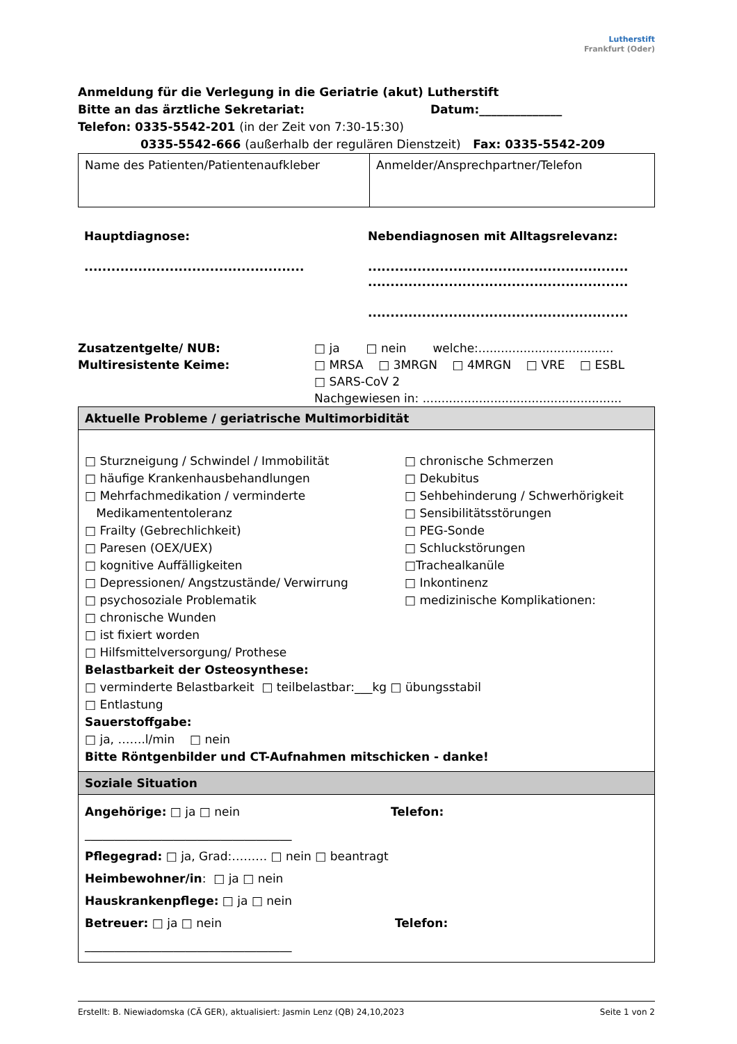Lutherstift
Frankfurt (Oder)
Anmeldung für die Verlegung in die Geriatrie (akut) Lutherstift
Bitte an das ärztliche Sekretariat: Datum:______________
Telefon: 0335-5542-201 (in der Zeit von 7:30-15:30)
0335-5542-666 (außerhalb der regulären Dienstzeit) Fax: 0335-5542-209
| Name des Patienten/Patientenaufkleber | Anmelder/Ansprechpartner/Telefon |
Hauptdiagnose:
.................................................
Nebendiagnosen mit Alltagsrelevanz:
..........................................................
..........................................................
..........................................................
Zusatzentgelte/ NUB: □ ja □ nein welche:....................................
Multiresistente Keime: □ MRSA □ 3MRGN □ 4MRGN □ VRE □ ESBL
□ SARS-CoV 2
Nachgewiesen in: .....................................................
Aktuelle Probleme / geriatrische Multimorbidität
□ Sturzneigung / Schwindel / Immobilität
□ häufige Krankenhausbehandlungen
□ Mehrfachmedikation / verminderte
Medikamententoleranz
□ Frailty (Gebrechlichkeit)
□ Paresen (OEX/UEX)
□ kognitive Auffälligkeiten
□ Depressionen/ Angstzustände/ Verwirrung
□ psychosoziale Problematik
□ chronische Wunden
□ ist fixiert worden
□ Hilfsmittelversorgung/ Prothese
□ chronische Schmerzen
□ Dekubitus
□ Sehbehinderung / Schwerhörigkeit
□ Sensibilitätsstörungen
□ PEG-Sonde
□ Schluckstörungen
□Trachealkanüle
□ Inkontinenz
□ medizinische Komplikationen:
Belastbarkeit der Osteosynthese:
□ verminderte Belastbarkeit □ teilbelastbar:___kg □ übungsstabil
□ Entlastung
Sauerstoffgabe:
□ ja, …….l/min □ nein
Bitte Röntgenbilder und CT-Aufnahmen mitschicken - danke!
Soziale Situation
Angehörige: □ ja □ nein Telefon:
___________________________________
Pflegegrad: □ ja, Grad:……… □ nein □ beantragt
Heimbewohner/in: □ ja □ nein
Hauskrankenpflege: □ ja □ nein
Betreuer: □ ja □ nein Telefon:
___________________________________
Erstellt: B. Niewiadomska (CÄ GER), aktualisiert: Jasmin Lenz (QB) 24,10,2023 Seite 1 von 2